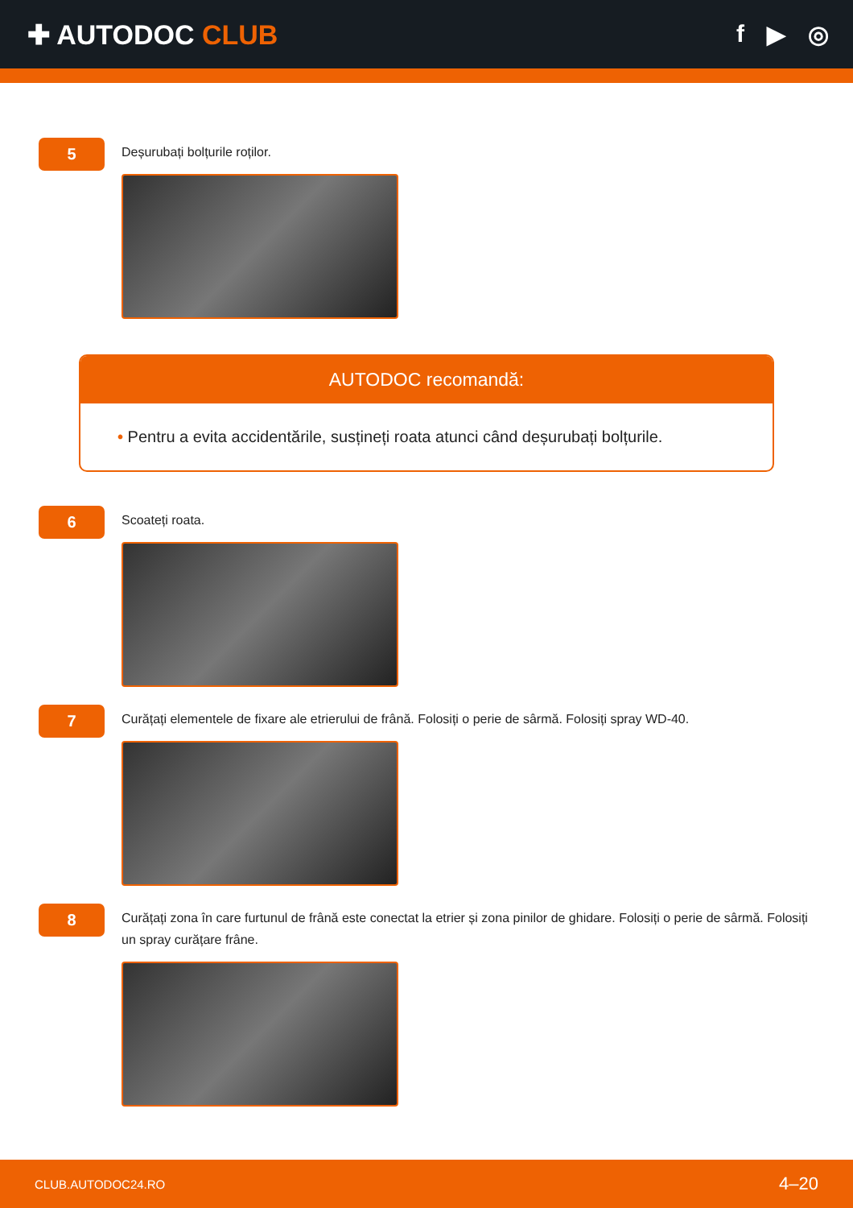✚ AUTODOC CLUB f ▶ ◎
5
Deșurubați bolțurile roților.
AUTODOC recomandă:
• Pentru a evita accidentările, susțineți roata atunci când deșurubați bolțurile.
6
Scoateți roata.
7
Curățați elementele de fixare ale etrierului de frână. Folosiți o perie de sârmă. Folosiți spray WD-40.
8
Curățați zona în care furtunul de frână este conectat la etrier și zona pinilor de ghidare. Folosiți o perie de sârmă. Folosiți un spray curățare frâne.
CLUB.AUTODOC24.RO 4–20